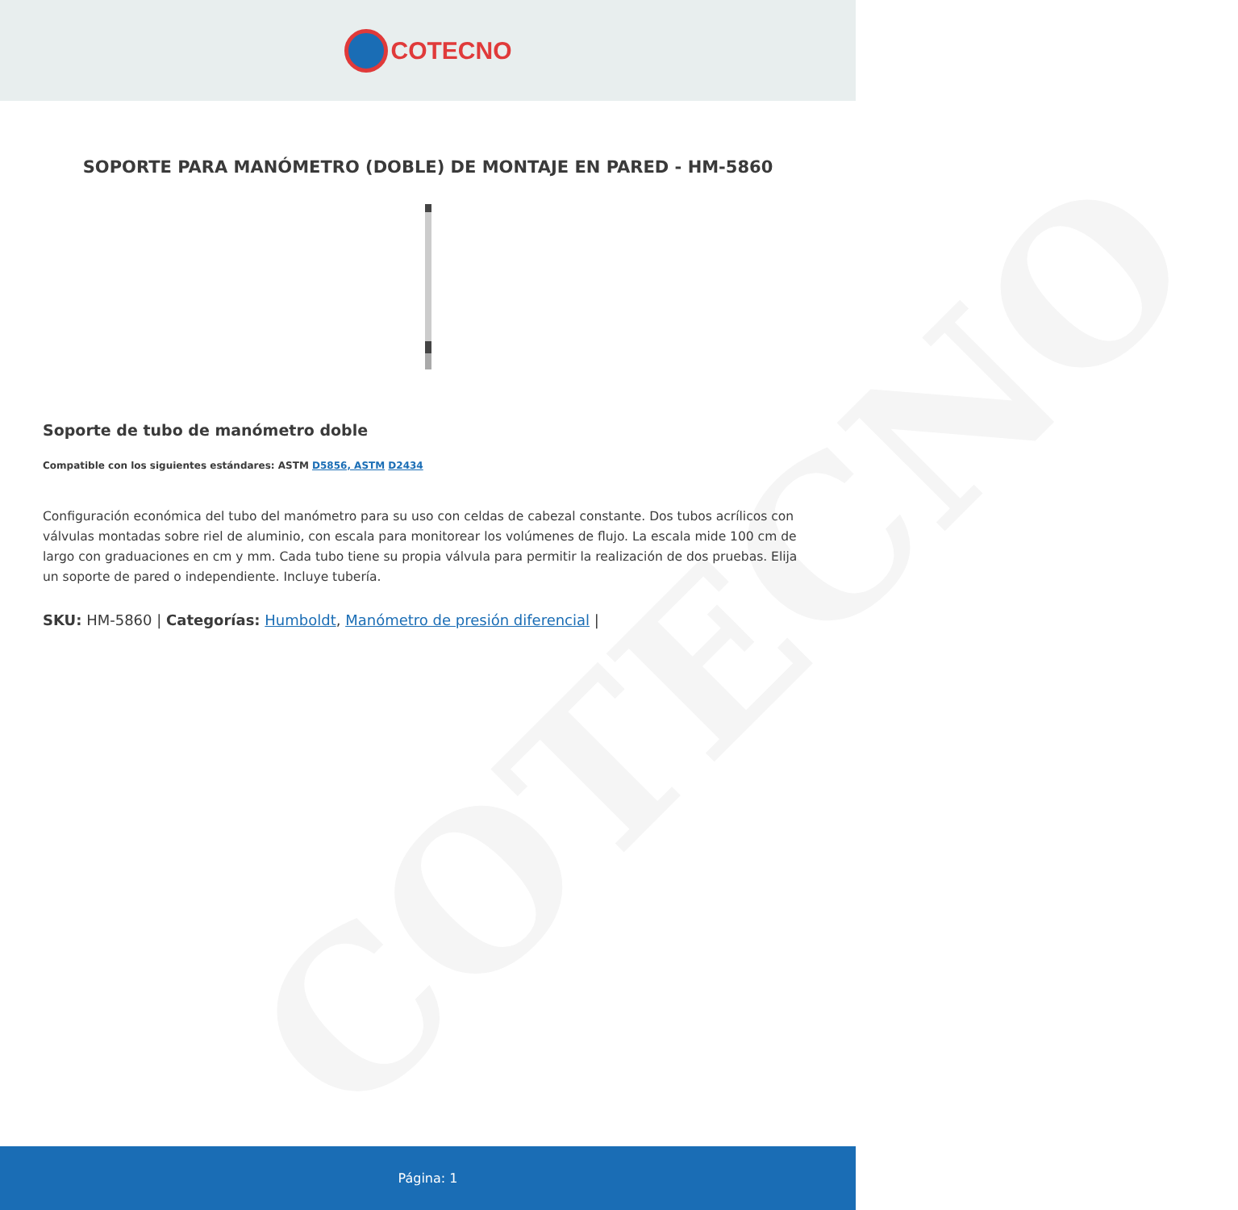COTECNO
COTECNO
SOPORTE PARA MANÓMETRO (DOBLE) DE MONTAJE EN PARED - HM-5860
Soporte de tubo de manómetro doble
Compatible con los siguientes estándares: ASTM D5856, ASTM D2434
Configuración económica del tubo del manómetro para su uso con celdas de cabezal constante. Dos tubos acrílicos con válvulas montadas sobre riel de aluminio, con escala para monitorear los volúmenes de flujo. La escala mide 100 cm de largo con graduaciones en cm y mm. Cada tubo tiene su propia válvula para permitir la realización de dos pruebas. Elija un soporte de pared o independiente. Incluye tubería.
SKU: HM-5860 | Categorías: Humboldt, Manómetro de presión diferencial |
Página: 1